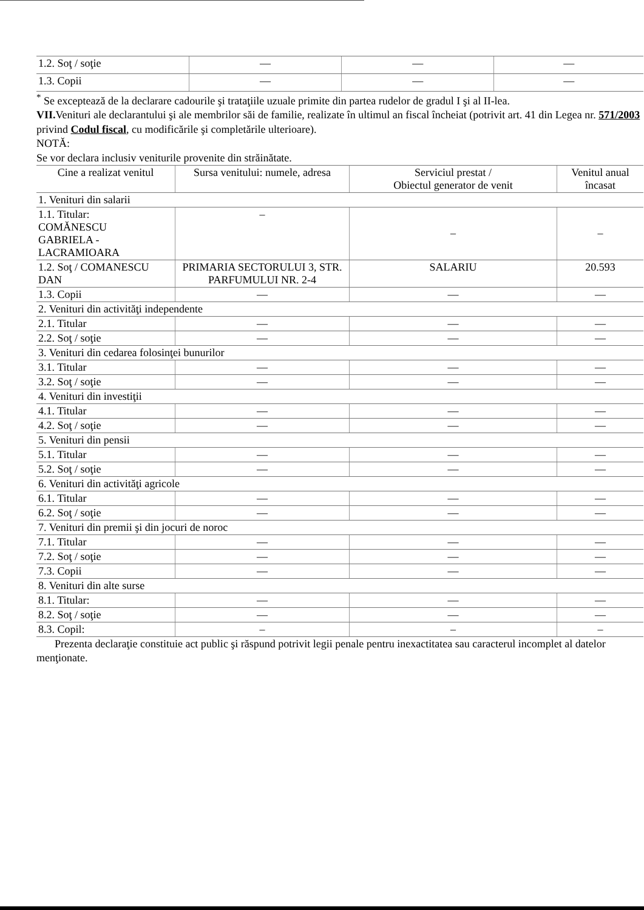| 1.2. Soţ / soţie | — | — | — |
| 1.3. Copii | — | — | — |
<sup>*</sup> Se exceptează de la declarare cadourile şi trataţiile uzuale primite din partea rudelor de gradul I şi al II-lea.
VII. Venituri ale declarantului şi ale membrilor săi de familie, realizate în ultimul an fiscal încheiat (potrivit art. 41 din Legea nr. 571/2003 privind Codul fiscal, cu modificările şi completările ulterioare).
NOTĂ:
Se vor declara inclusiv veniturile provenite din străinătate.
| Cine a realizat venitul | Sursa venitului: numele, adresa | Serviciul prestat / Obiectul generator de venit | Venitul anual încasat |
| --- | --- | --- | --- |
| 1. Venituri din salarii | | | |
| 1.1. Titular: COMĂNESCU GABRIELA - LACRAMIOARA | – | – | – |
| 1.2. Soţ / COMANESCU DAN | PRIMARIA SECTORULUI 3, STR. PARFUMULUI NR. 2-4 | SALARIU | 20.593 |
| 1.3. Copii | — | — | — |
| 2. Venituri din activităţi independente | | | |
| 2.1. Titular | — | — | — |
| 2.2. Soţ / soţie | — | — | — |
| 3. Venituri din cedarea folosinţei bunurilor | | | |
| 3.1. Titular | — | — | — |
| 3.2. Soţ / soţie | — | — | — |
| 4. Venituri din investiţii | | | |
| 4.1. Titular | — | — | — |
| 4.2. Soţ / soţie | — | — | — |
| 5. Venituri din pensii | | | |
| 5.1. Titular | — | — | — |
| 5.2. Soţ / soţie | — | — | — |
| 6. Venituri din activităţi agricole | | | |
| 6.1. Titular | — | — | — |
| 6.2. Soţ / soţie | — | — | — |
| 7. Venituri din premii şi din jocuri de noroc | | | |
| 7.1. Titular | — | — | — |
| 7.2. Soţ / soţie | — | — | — |
| 7.3. Copii | — | — | — |
| 8. Venituri din alte surse | | | |
| 8.1. Titular: | — | — | — |
| 8.2. Soţ / soţie | — | — | — |
| 8.3. Copil: | – | – | – |
Prezenta declaraţie constituie act public şi răspund potrivit legii penale pentru inexactitatea sau caracterul incomplet al datelor menţionate.